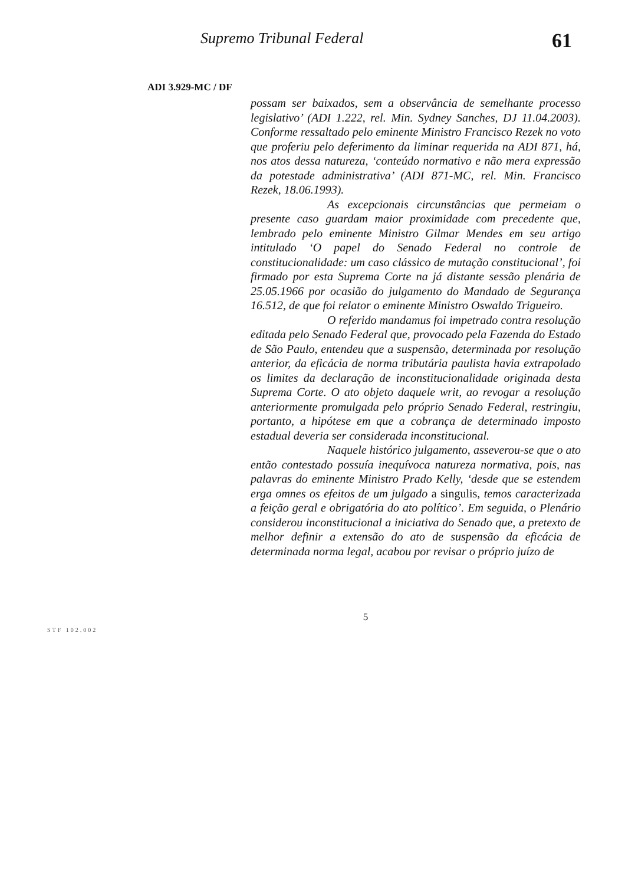Supremo Tribunal Federal
61
ADI 3.929-MC / DF
possam ser baixados, sem a observância de semelhante processo legislativo’ (ADI 1.222, rel. Min. Sydney Sanches, DJ 11.04.2003). Conforme ressaltado pelo eminente Ministro Francisco Rezek no voto que proferiu pelo deferimento da liminar requerida na ADI 871, há, nos atos dessa natureza, ‘conteúdo normativo e não mera expressão da potestade administrativa’ (ADI 871-MC, rel. Min. Francisco Rezek, 18.06.1993).
As excepcionais circunstâncias que permeiam o presente caso guardam maior proximidade com precedente que, lembrado pelo eminente Ministro Gilmar Mendes em seu artigo intitulado ‘O papel do Senado Federal no controle de constitucionalidade: um caso clássico de mutação constitucional’, foi firmado por esta Suprema Corte na já distante sessão plenária de 25.05.1966 por ocasião do julgamento do Mandado de Segurança 16.512, de que foi relator o eminente Ministro Oswaldo Trigueiro.
O referido mandamus foi impetrado contra resolução editada pelo Senado Federal que, provocado pela Fazenda do Estado de São Paulo, entendeu que a suspensão, determinada por resolução anterior, da eficácia de norma tributária paulista havia extrapolado os limites da declaração de inconstitucionalidade originada desta Suprema Corte. O ato objeto daquele writ, ao revogar a resolução anteriormente promulgada pelo próprio Senado Federal, restringiu, portanto, a hipótese em que a cobrança de determinado imposto estadual deveria ser considerada inconstitucional.
Naquele histórico julgamento, asseverou-se que o ato então contestado possuía inequívoca natureza normativa, pois, nas palavras do eminente Ministro Prado Kelly, ‘desde que se estendem erga omnes os efeitos de um julgado a singulis, temos caracterizada a feição geral e obrigatória do ato político’. Em seguida, o Plenário considerou inconstitucional a iniciativa do Senado que, a pretexto de melhor definir a extensão do ato de suspensão da eficácia de determinada norma legal, acabou por revisar o próprio juízo de
5
STF 102.002